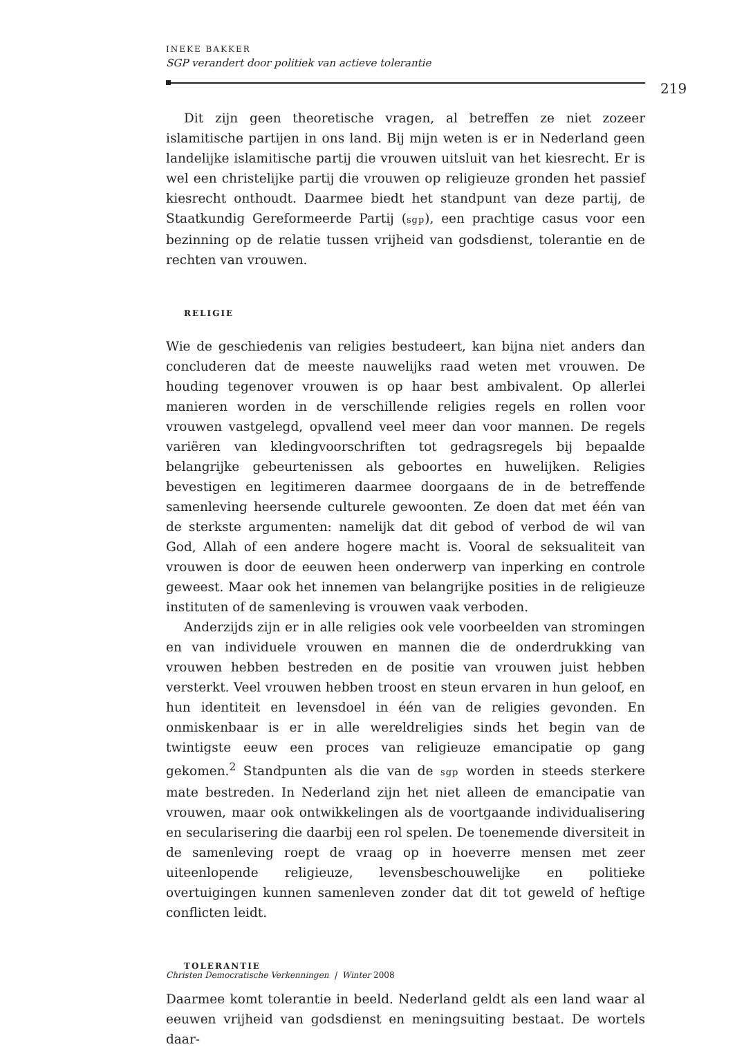INEKE BAKKER
SGP verandert door politiek van actieve tolerantie
219
Dit zijn geen theoretische vragen, al betreffen ze niet zozeer islamitische partijen in ons land. Bij mijn weten is er in Nederland geen landelijke islamitische partij die vrouwen uitsluit van het kiesrecht. Er is wel een christelijke partij die vrouwen op religieuze gronden het passief kiesrecht onthoudt. Daarmee biedt het standpunt van deze partij, de Staatkundig Gereformeerde Partij (sgp), een prachtige casus voor een bezinning op de relatie tussen vrijheid van godsdienst, tolerantie en de rechten van vrouwen.
RELIGIE
Wie de geschiedenis van religies bestudeert, kan bijna niet anders dan concluderen dat de meeste nauwelijks raad weten met vrouwen. De houding tegenover vrouwen is op haar best ambivalent. Op allerlei manieren worden in de verschillende religies regels en rollen voor vrouwen vastgelegd, opvallend veel meer dan voor mannen. De regels variëren van kledingvoorschriften tot gedragsregels bij bepaalde belangrijke gebeurtenissen als geboortes en huwelijken. Religies bevestigen en legitimeren daarmee doorgaans de in de betreffende samenleving heersende culturele gewoonten. Ze doen dat met één van de sterkste argumenten: namelijk dat dit gebod of verbod de wil van God, Allah of een andere hogere macht is. Vooral de seksualiteit van vrouwen is door de eeuwen heen onderwerp van inperking en controle geweest. Maar ook het innemen van belangrijke posities in de religieuze instituten of de samenleving is vrouwen vaak verboden.
Anderzijds zijn er in alle religies ook vele voorbeelden van stromingen en van individuele vrouwen en mannen die de onderdrukking van vrouwen hebben bestreden en de positie van vrouwen juist hebben versterkt. Veel vrouwen hebben troost en steun ervaren in hun geloof, en hun identiteit en levensdoel in één van de religies gevonden. En onmiskenbaar is er in alle wereldreligies sinds het begin van de twintigste eeuw een proces van religieuze emancipatie op gang gekomen.<sup>2</sup> Standpunten als die van de sgp worden in steeds sterkere mate bestreden. In Nederland zijn het niet alleen de emancipatie van vrouwen, maar ook ontwikkelingen als de voortgaande individualisering en secularisering die daarbij een rol spelen. De toenemende diversiteit in de samenleving roept de vraag op in hoeverre mensen met zeer uiteenlopende religieuze, levensbeschouwelijke en politieke overtuigingen kunnen samenleven zonder dat dit tot geweld of heftige conflicten leidt.
TOLERANTIE
Daarmee komt tolerantie in beeld. Nederland geldt als een land waar al eeuwen vrijheid van godsdienst en meningsuiting bestaat. De wortels daar-
Christen Democratische Verkenningen | Winter 2008